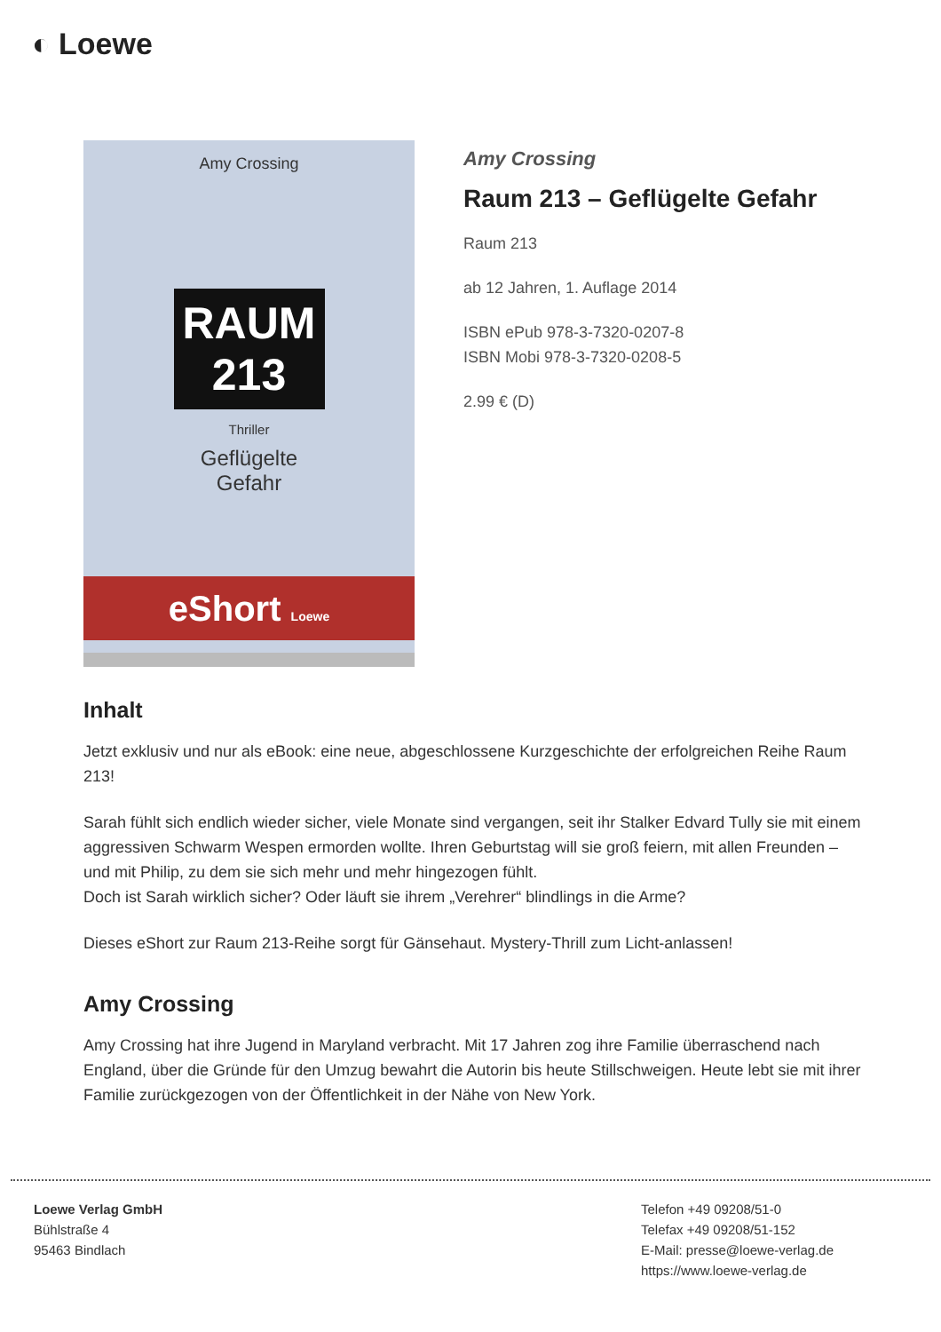◐ Loewe
Amy Crossing
RAUM
213
Thriller
Geflügelte
Gefahr
eShort Loewe
Amy Crossing
Raum 213 – Geflügelte Gefahr
Raum 213
ab 12 Jahren, 1. Auflage 2014
ISBN ePub 978-3-7320-0207-8
ISBN Mobi 978-3-7320-0208-5
2.99 € (D)
Inhalt
Jetzt exklusiv und nur als eBook: eine neue, abgeschlossene Kurzgeschichte der erfolgreichen Reihe Raum 213!
Sarah fühlt sich endlich wieder sicher, viele Monate sind vergangen, seit ihr Stalker Edvard Tully sie mit einem aggressiven Schwarm Wespen ermorden wollte. Ihren Geburtstag will sie groß feiern, mit allen Freunden – und mit Philip, zu dem sie sich mehr und mehr hingezogen fühlt.
Doch ist Sarah wirklich sicher? Oder läuft sie ihrem „Verehrer“ blindlings in die Arme?
Dieses eShort zur Raum 213-Reihe sorgt für Gänsehaut. Mystery-Thrill zum Licht-anlassen!
Amy Crossing
Amy Crossing hat ihre Jugend in Maryland verbracht. Mit 17 Jahren zog ihre Familie überraschend nach England, über die Gründe für den Umzug bewahrt die Autorin bis heute Stillschweigen. Heute lebt sie mit ihrer Familie zurückgezogen von der Öffentlichkeit in der Nähe von New York.
Loewe Verlag GmbH
Bühlstraße 4
95463 Bindlach
Telefon +49 09208/51-0
Telefax +49 09208/51-152
E-Mail: presse@loewe-verlag.de
https://www.loewe-verlag.de